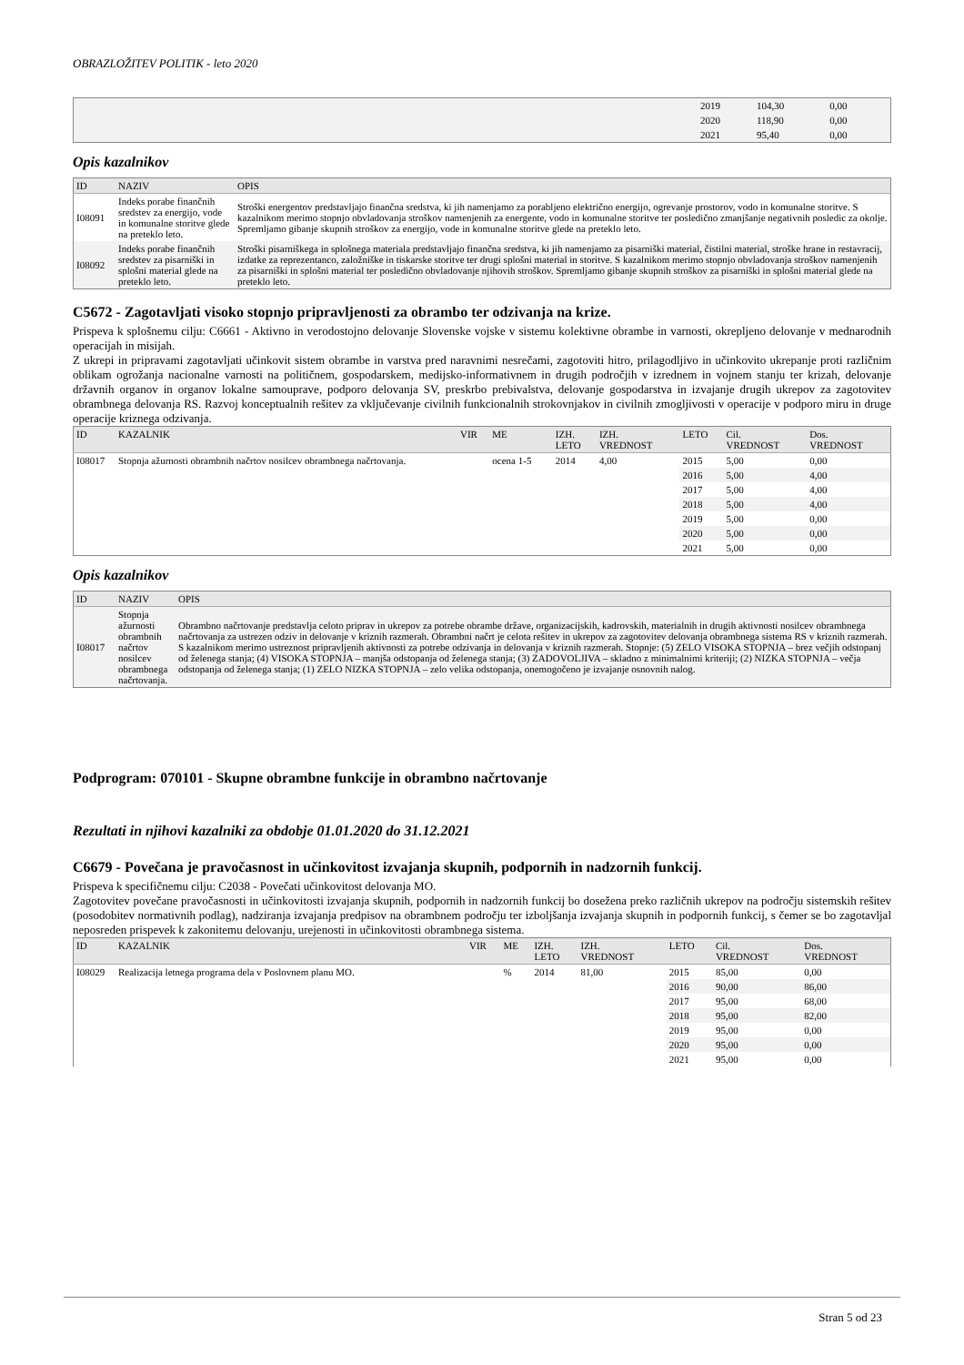OBRAZLOŽITEV POLITIK - leto 2020
| | 2019 | 104,30 | 0,00 | |
| | 2020 | 118,90 | 0,00 | |
| | 2021 | 95,40 | 0,00 | |
Opis kazalnikov
| ID | NAZIV | OPIS |
| --- | --- | --- |
| I08091 | Indeks porabe finančnih sredstev za energijo, vode in komunalne storitve glede na preteklo leto. | Stroški energentov predstavljajo finančna sredstva, ki jih namenjamo za porabljeno električno energijo, ogrevanje prostorov, vodo in komunalne storitve. S kazalnikom merimo stopnjo obvladovanja stroškov namenjenih za energente, vodo in komunalne storitve ter posledično zmanjšanje negativnih posledic za okolje. Spremljamo gibanje skupnih stroškov za energijo, vode in komunalne storitve glede na preteklo leto. |
| I08092 | Indeks porabe finančnih sredstev za pisarniški in splošni material glede na preteklo leto. | Stroški pisarniškega in splošnega materiala predstavljajo finančna sredstva, ki jih namenjamo za pisarniški material, čistilni material, stroške hrane in restavracij, izdatke za reprezentanco, založniške in tiskarske storitve ter drugi splošni material in storitve. S kazalnikom merimo stopnjo obvladovanja stroškov namenjenih za pisarniški in splošni material ter posledično obvladovanje njihovih stroškov. Spremljamo gibanje skupnih stroškov za pisarniški in splošni material glede na preteklo leto. |
C5672 - Zagotavljati visoko stopnjo pripravljenosti za obrambo ter odzivanja na krize.
Prispeva k splošnemu cilju: C6661 - Aktivno in verodostojno delovanje Slovenske vojske v sistemu kolektivne obrambe in varnosti, okrepljeno delovanje v mednarodnih operacijah in misijah.
Z ukrepi in pripravami zagotavljati učinkovit sistem obrambe in varstva pred naravnimi nesrečami, zagotoviti hitro, prilagodljivo in učinkovito ukrepanje proti različnim oblikam ogrožanja nacionalne varnosti na političnem, gospodarskem, medijsko-informativnem in drugih področjih v izrednem in vojnem stanju ter krizah, delovanje državnih organov in organov lokalne samouprave, podporo delovanja SV, preskrbo prebivalstva, delovanje gospodarstva in izvajanje drugih ukrepov za zagotovitev obrambnega delovanja RS. Razvoj konceptualnih rešitev za vključevanje civilnih funkcionalnih strokovnjakov in civilnih zmogljivosti v operacije v podporo miru in druge operacije kriznega odzivanja.
| ID | KAZALNIK | VIR | ME | IZH. LETO | IZH. VREDNOST | LETO | Cil. VREDNOST | Dos. VREDNOST |
| --- | --- | --- | --- | --- | --- | --- | --- | --- |
| I08017 | Stopnja ažurnosti obrambnih načrtov nosilcev obrambnega načrtovanja. | | ocena 1-5 | 2014 | 4,00 | 2015 | 5,00 | 0,00 |
| | | | | | | 2016 | 5,00 | 4,00 |
| | | | | | | 2017 | 5,00 | 4,00 |
| | | | | | | 2018 | 5,00 | 4,00 |
| | | | | | | 2019 | 5,00 | 0,00 |
| | | | | | | 2020 | 5,00 | 0,00 |
| | | | | | | 2021 | 5,00 | 0,00 |
Opis kazalnikov
| ID | NAZIV | OPIS |
| --- | --- | --- |
| I08017 | Stopnja ažurnosti obrambnih načrtov nosilcev obrambnega načrtovanja. | Obrambno načrtovanje predstavlja celoto priprav in ukrepov za potrebe obrambe države, organizacijskih, kadrovskih, materialnih in drugih aktivnosti nosilcev obrambnega načrtovanja za ustrezen odziv in delovanje v kriznih razmerah. Obrambni načrt je celota rešitev in ukrepov za zagotovitev delovanja obrambnega sistema RS v kriznih razmerah. S kazalnikom merimo ustreznost pripravljenih aktivnosti za potrebe odzivanja in delovanja v kriznih razmerah. Stopnje: (5) ZELO VISOKA STOPNJA – brez večjih odstopanj od želenega stanja; (4) VISOKA STOPNJA – manjša odstopanja od želenega stanja; (3) ZADOVOLJIVA – skladno z minimalnimi kriteriji; (2) NIZKA STOPNJA – večja odstopanja od želenega stanja; (1) ZELO NIZKA STOPNJA – zelo velika odstopanja, onemogočeno je izvajanje osnovnih nalog. |
Podprogram: 070101 - Skupne obrambne funkcije in obrambno načrtovanje
Rezultati in njihovi kazalniki za obdobje 01.01.2020 do 31.12.2021
C6679 - Povečana je pravočasnost in učinkovitost izvajanja skupnih, podpornih in nadzornih funkcij.
Prispeva k specifičnemu cilju: C2038 - Povečati učinkovitost delovanja MO.
Zagotovitev povečane pravočasnosti in učinkovitosti izvajanja skupnih, podpornih in nadzornih funkcij bo dosežena preko različnih ukrepov na področju sistemskih rešitev (posodobitev normativnih podlag), nadziranja izvajanja predpisov na obrambnem področju ter izboljšanja izvajanja skupnih in podpornih funkcij, s čemer se bo zagotavljal neposreden prispevek k zakonitemu delovanju, urejenosti in učinkovitosti obrambnega sistema.
| ID | KAZALNIK | VIR | ME | IZH. LETO | IZH. VREDNOST | LETO | Cil. VREDNOST | Dos. VREDNOST |
| --- | --- | --- | --- | --- | --- | --- | --- | --- |
| I08029 | Realizacija letnega programa dela v Poslovnem planu MO. | | % | 2014 | 81,00 | 2015 | 85,00 | 0,00 |
| | | | | | | 2016 | 90,00 | 86,00 |
| | | | | | | 2017 | 95,00 | 68,00 |
| | | | | | | 2018 | 95,00 | 82,00 |
| | | | | | | 2019 | 95,00 | 0,00 |
| | | | | | | 2020 | 95,00 | 0,00 |
| | | | | | | 2021 | 95,00 | 0,00 |
Stran 5 od 23